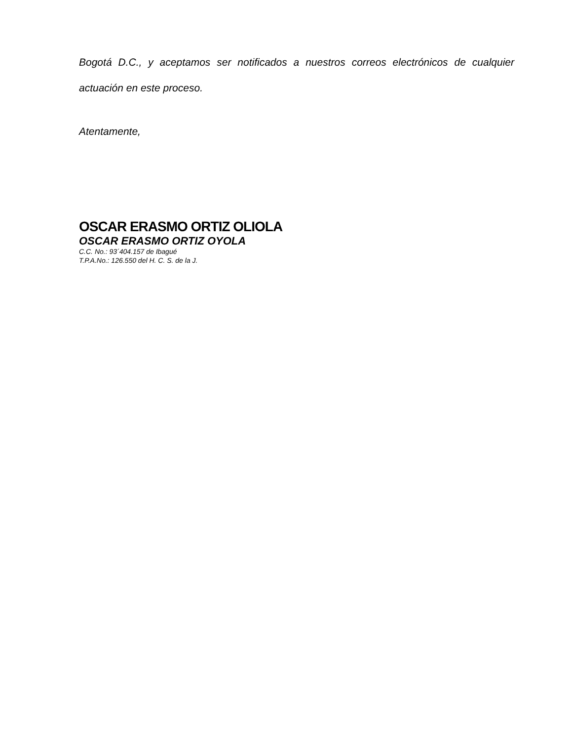Bogotá D.C., y aceptamos ser notificados a nuestros correos electrónicos de cualquier actuación en este proceso.
Atentamente,
OSCAR ERASMO ORTIZ OLIOLA
OSCAR ERASMO ORTIZ OYOLA
C.C. No.: 93´404.157 de Ibagué
T.P.A.No.: 126.550 del H. C. S. de la J.